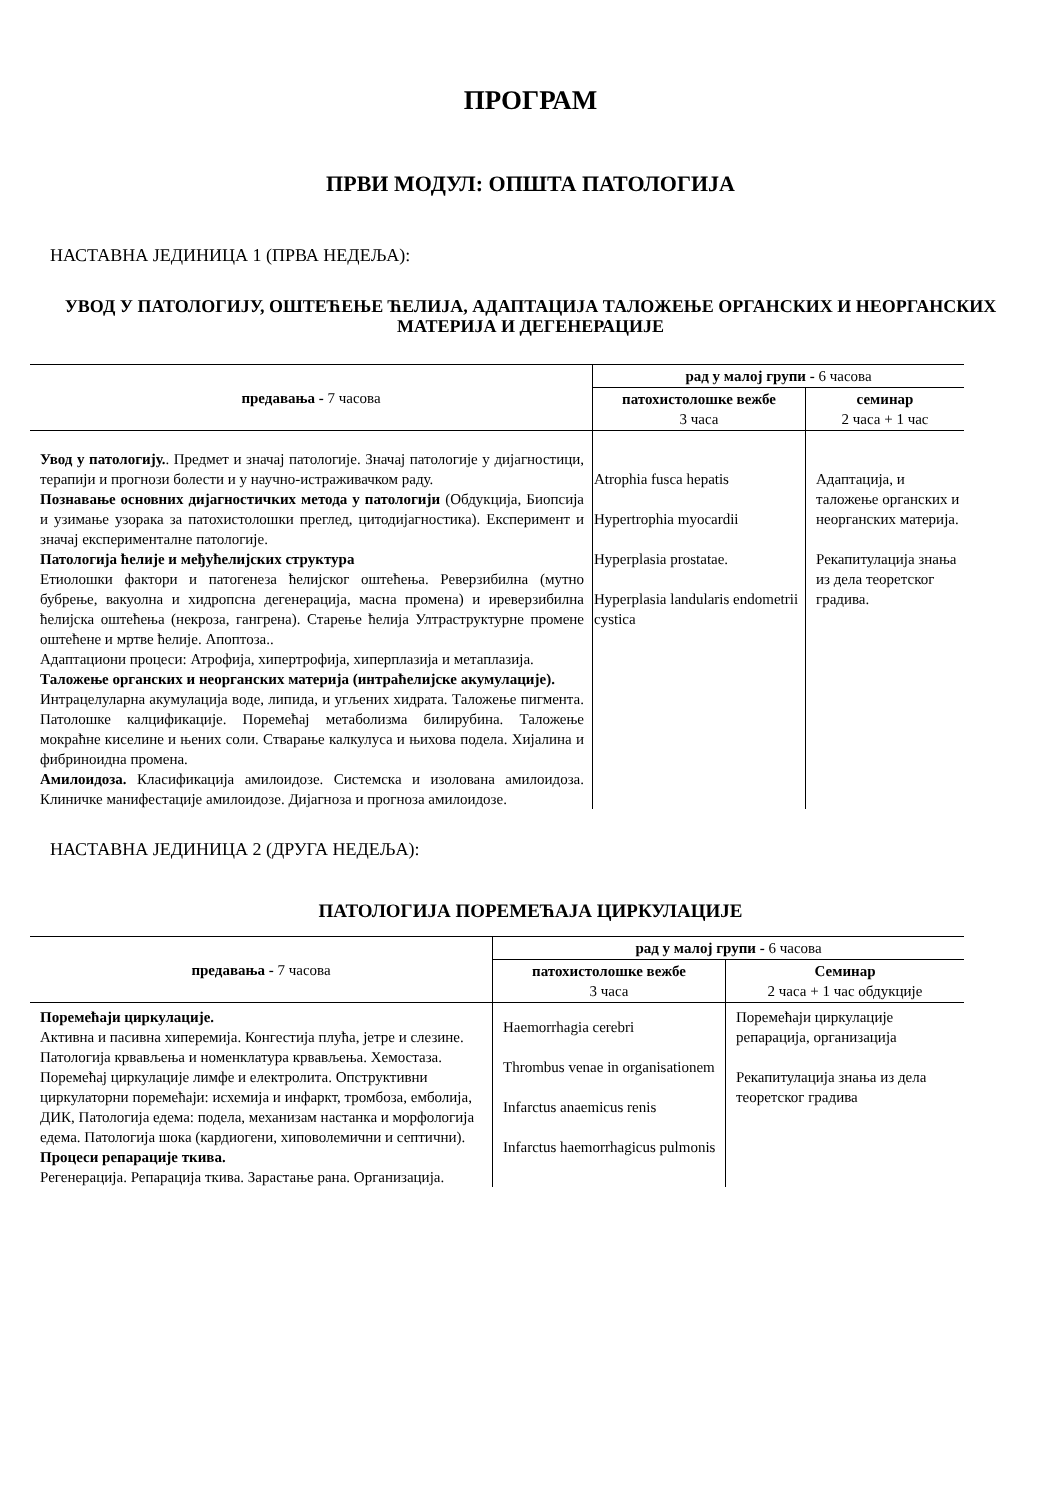ПРОГРАМ
ПРВИ МОДУЛ: ОПШТА ПАТОЛОГИЈА
НАСТАВНА ЈЕДИНИЦА 1 (ПРВА НЕДЕЉА):
УВОД У ПАТОЛОГИЈУ, ОШТЕЋЕЊЕ ЋЕЛИЈА, АДАПТАЦИЈА ТАЛОЖЕЊЕ ОРГАНСКИХ И НЕОРГАНСКИХ МАТЕРИЈА И ДЕГЕНЕРАЦИЈЕ
| предавања - 7 часова | рад у малој групи - 6 часова | |
| --- | --- | --- |
| | патохистолошке вежбе 3 часа | семинар 2 часа + 1 час |
| Увод у патологију. . Предмет и значај патологије. Значај патологије у дијагностици, терапији и прогнози болести и у научно-истраживачком раду. Познавање основних дијагностичких метода у патологији (Обдукција, Биопсија и узимање узорака за патохистолошки преглед, цитодијагностика). Експеримент и значај експерименталне патологије. Патологија ћелије и међућелијских структура Етиолошки фактори и патогенеза ћелијског оштећења. Реверзибилна (мутно бубрење, вакуолна и хидропсна дегенерација, масна промена) и иреверзибилна ћелијска оштећења (некроза, гангрена). Старење ћелија Ултраструктурне промене оштећене и мртве ћелије. Апоптоза.. Адаптациони процеси: Атрофија, хипертрофија, хиперплазија и метаплазија. Таложење органских и неорганских материја (интраћелијске акумулације). Интрацелуларна акумулација воде, липида, и угљених хидрата. Таложење пигмента. Патолошке калцификације. Поремећај метаболизма билирубина. Таложење мокраћне киселине и њених соли. Стварање калкулуса и њихова подела. Хијалина и фибриноидна промена. Амилоидоза. Класификација амилоидозе. Системска и изолована амилоидоза. Клиничке манифестације амилоидозе. Дијагноза и прогноза амилоидозе. | Atrophia fusca hepatis Hypertrophia myocardii Hyperplasia prostatae. Hyperplasia landularis endometrii cystica | Адаптација, и таложење органских и неорганских материја. Рекапитулација знања из дела теоретског градива. |
НАСТАВНА ЈЕДИНИЦА 2 (ДРУГА НЕДЕЉА):
ПАТОЛОГИЈА ПОРЕМЕЋАЈА ЦИРКУЛАЦИЈЕ
| предавања - 7 часова | рад у малој групи - 6 часова | |
| --- | --- | --- |
| | патохистолошке вежбе 3 часа | Семинар 2 часа + 1 час обдукције |
| Поремећаји циркулације. Активна и пасивна хиперемија. Конгестија плућа, јетре и слезине. Патологија крвављења и номенклатура крвављења. Хемостаза. Поремећај циркулације лимфе и електролита. Опструктивни циркулаторни поремећаји: исхемија и инфаркт, тромбоза, емболија, ДИК, Патологија едема: подела, механизам настанка и морфологија едема. Патологија шока (кардиогени, хиповолемични и септични). Процеси репарације ткива. Регенерација. Репарација ткива. Зарастање рана. Организација. | Haemorrhagia cerebri Thrombus venae in organisationem Infarctus anaemicus renis Infarctus haemorrhagicus pulmonis | Поремећаји циркулације репарација, организација Рекапитулација знања из дела теоретског градива |